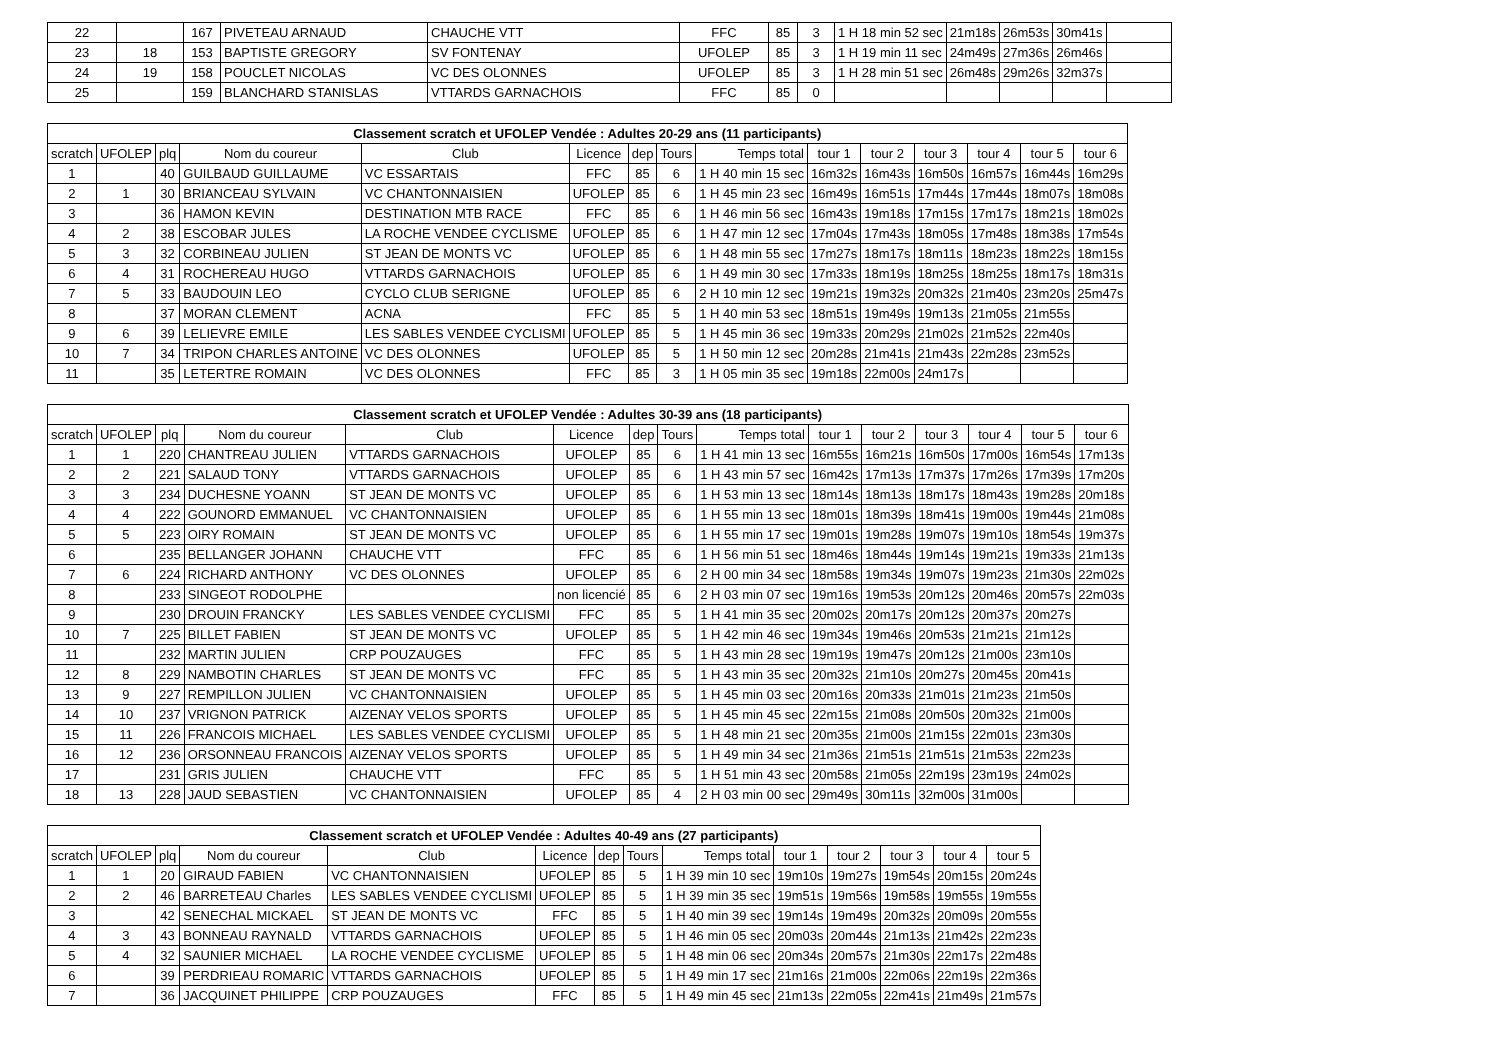| 22 | | 167 | PIVETEAU ARNAUD | CHAUCHE VTT | FFC | 85 | 3 | 1 H 18 min 52 sec | 21m18s | 26m53s | 30m41s | |
| 23 | 18 | 153 | BAPTISTE GREGORY | SV FONTENAY | UFOLEP | 85 | 3 | 1 H 19 min 11 sec | 24m49s | 27m36s | 26m46s | |
| 24 | 19 | 158 | POUCLET NICOLAS | VC DES OLONNES | UFOLEP | 85 | 3 | 1 H 28 min 51 sec | 26m48s | 29m26s | 32m37s | |
| 25 | | 159 | BLANCHARD STANISLAS | VTTARDS GARNACHOIS | FFC | 85 | 0 | | | | | |
| Classement scratch et UFOLEP Vendée : Adultes 20-29 ans (11 participants) | | | | | | | | | | | | | | |
| --- | --- | --- | --- | --- | --- | --- | --- | --- | --- | --- | --- | --- | --- | --- |
| scratch | UFOLEP | plq | Nom du coureur | Club | Licence | dep | Tours | Temps total | tour 1 | tour 2 | tour 3 | tour 4 | tour 5 | tour 6 |
| 1 | | 40 | GUILBAUD GUILLAUME | VC ESSARTAIS | FFC | 85 | 6 | 1 H 40 min 15 sec | 16m32s | 16m43s | 16m50s | 16m57s | 16m44s | 16m29s |
| 2 | 1 | 30 | BRIANCEAU SYLVAIN | VC CHANTONNAISIEN | UFOLEP | 85 | 6 | 1 H 45 min 23 sec | 16m49s | 16m51s | 17m44s | 17m44s | 18m07s | 18m08s |
| 3 | | 36 | HAMON KEVIN | DESTINATION MTB RACE | FFC | 85 | 6 | 1 H 46 min 56 sec | 16m43s | 19m18s | 17m15s | 17m17s | 18m21s | 18m02s |
| 4 | 2 | 38 | ESCOBAR JULES | LA ROCHE VENDEE CYCLISME | UFOLEP | 85 | 6 | 1 H 47 min 12 sec | 17m04s | 17m43s | 18m05s | 17m48s | 18m38s | 17m54s |
| 5 | 3 | 32 | CORBINEAU JULIEN | ST JEAN DE MONTS VC | UFOLEP | 85 | 6 | 1 H 48 min 55 sec | 17m27s | 18m17s | 18m11s | 18m23s | 18m22s | 18m15s |
| 6 | 4 | 31 | ROCHEREAU HUGO | VTTARDS GARNACHOIS | UFOLEP | 85 | 6 | 1 H 49 min 30 sec | 17m33s | 18m19s | 18m25s | 18m25s | 18m17s | 18m31s |
| 7 | 5 | 33 | BAUDOUIN LEO | CYCLO CLUB SERIGNE | UFOLEP | 85 | 6 | 2 H 10 min 12 sec | 19m21s | 19m32s | 20m32s | 21m40s | 23m20s | 25m47s |
| 8 | | 37 | MORAN CLEMENT | ACNA | FFC | 85 | 5 | 1 H 40 min 53 sec | 18m51s | 19m49s | 19m13s | 21m05s | 21m55s | |
| 9 | 6 | 39 | LELIEVRE EMILE | LES SABLES VENDEE CYCLISMI | UFOLEP | 85 | 5 | 1 H 45 min 36 sec | 19m33s | 20m29s | 21m02s | 21m52s | 22m40s | |
| 10 | 7 | 34 | TRIPON CHARLES ANTOINE | VC DES OLONNES | UFOLEP | 85 | 5 | 1 H 50 min 12 sec | 20m28s | 21m41s | 21m43s | 22m28s | 23m52s | |
| 11 | | 35 | LETERTRE ROMAIN | VC DES OLONNES | FFC | 85 | 3 | 1 H 05 min 35 sec | 19m18s | 22m00s | 24m17s | | | |
| Classement scratch et UFOLEP Vendée : Adultes 30-39 ans (18 participants) | | | | | | | | | | | | | | |
| --- | --- | --- | --- | --- | --- | --- | --- | --- | --- | --- | --- | --- | --- | --- |
| scratch | UFOLEP | plq | Nom du coureur | Club | Licence | dep | Tours | Temps total | tour 1 | tour 2 | tour 3 | tour 4 | tour 5 | tour 6 |
| 1 | 1 | 220 | CHANTREAU JULIEN | VTTARDS GARNACHOIS | UFOLEP | 85 | 6 | 1 H 41 min 13 sec | 16m55s | 16m21s | 16m50s | 17m00s | 16m54s | 17m13s |
| 2 | 2 | 221 | SALAUD TONY | VTTARDS GARNACHOIS | UFOLEP | 85 | 6 | 1 H 43 min 57 sec | 16m42s | 17m13s | 17m37s | 17m26s | 17m39s | 17m20s |
| 3 | 3 | 234 | DUCHESNE YOANN | ST JEAN DE MONTS VC | UFOLEP | 85 | 6 | 1 H 53 min 13 sec | 18m14s | 18m13s | 18m17s | 18m43s | 19m28s | 20m18s |
| 4 | 4 | 222 | GOUNORD EMMANUEL | VC CHANTONNAISIEN | UFOLEP | 85 | 6 | 1 H 55 min 13 sec | 18m01s | 18m39s | 18m41s | 19m00s | 19m44s | 21m08s |
| 5 | 5 | 223 | OIRY ROMAIN | ST JEAN DE MONTS VC | UFOLEP | 85 | 6 | 1 H 55 min 17 sec | 19m01s | 19m28s | 19m07s | 19m10s | 18m54s | 19m37s |
| 6 | | 235 | BELLANGER JOHANN | CHAUCHE VTT | FFC | 85 | 6 | 1 H 56 min 51 sec | 18m46s | 18m44s | 19m14s | 19m21s | 19m33s | 21m13s |
| 7 | 6 | 224 | RICHARD ANTHONY | VC DES OLONNES | UFOLEP | 85 | 6 | 2 H 00 min 34 sec | 18m58s | 19m34s | 19m07s | 19m23s | 21m30s | 22m02s |
| 8 | | 233 | SINGEOT RODOLPHE | | non licencié | 85 | 6 | 2 H 03 min 07 sec | 19m16s | 19m53s | 20m12s | 20m46s | 20m57s | 22m03s |
| 9 | | 230 | DROUIN FRANCKY | LES SABLES VENDEE CYCLISMI | FFC | 85 | 5 | 1 H 41 min 35 sec | 20m02s | 20m17s | 20m12s | 20m37s | 20m27s | |
| 10 | 7 | 225 | BILLET FABIEN | ST JEAN DE MONTS VC | UFOLEP | 85 | 5 | 1 H 42 min 46 sec | 19m34s | 19m46s | 20m53s | 21m21s | 21m12s | |
| 11 | | 232 | MARTIN JULIEN | CRP POUZAUGES | FFC | 85 | 5 | 1 H 43 min 28 sec | 19m19s | 19m47s | 20m12s | 21m00s | 23m10s | |
| 12 | 8 | 229 | NAMBOTIN CHARLES | ST JEAN DE MONTS VC | FFC | 85 | 5 | 1 H 43 min 35 sec | 20m32s | 21m10s | 20m27s | 20m45s | 20m41s | |
| 13 | 9 | 227 | REMPILLON JULIEN | VC CHANTONNAISIEN | UFOLEP | 85 | 5 | 1 H 45 min 03 sec | 20m16s | 20m33s | 21m01s | 21m23s | 21m50s | |
| 14 | 10 | 237 | VRIGNON PATRICK | AIZENAY VELOS SPORTS | UFOLEP | 85 | 5 | 1 H 45 min 45 sec | 22m15s | 21m08s | 20m50s | 20m32s | 21m00s | |
| 15 | 11 | 226 | FRANCOIS MICHAEL | LES SABLES VENDEE CYCLISMI | UFOLEP | 85 | 5 | 1 H 48 min 21 sec | 20m35s | 21m00s | 21m15s | 22m01s | 23m30s | |
| 16 | 12 | 236 | ORSONNEAU FRANCOIS | AIZENAY VELOS SPORTS | UFOLEP | 85 | 5 | 1 H 49 min 34 sec | 21m36s | 21m51s | 21m51s | 21m53s | 22m23s | |
| 17 | | 231 | GRIS JULIEN | CHAUCHE VTT | FFC | 85 | 5 | 1 H 51 min 43 sec | 20m58s | 21m05s | 22m19s | 23m19s | 24m02s | |
| 18 | 13 | 228 | JAUD SEBASTIEN | VC CHANTONNAISIEN | UFOLEP | 85 | 4 | 2 H 03 min 00 sec | 29m49s | 30m11s | 32m00s | 31m00s | | |
| Classement scratch et UFOLEP Vendée : Adultes 40-49 ans (27 participants) | | | | | | | | | | | | | |
| --- | --- | --- | --- | --- | --- | --- | --- | --- | --- | --- | --- | --- | --- |
| scratch | UFOLEP | plq | Nom du coureur | Club | Licence | dep | Tours | Temps total | tour 1 | tour 2 | tour 3 | tour 4 | tour 5 |
| 1 | 1 | 20 | GIRAUD FABIEN | VC CHANTONNAISIEN | UFOLEP | 85 | 5 | 1 H 39 min 10 sec | 19m10s | 19m27s | 19m54s | 20m15s | 20m24s |
| 2 | 2 | 46 | BARRETEAU Charles | LES SABLES VENDEE CYCLISMI | UFOLEP | 85 | 5 | 1 H 39 min 35 sec | 19m51s | 19m56s | 19m58s | 19m55s | 19m55s |
| 3 | | 42 | SENECHAL MICKAEL | ST JEAN DE MONTS VC | FFC | 85 | 5 | 1 H 40 min 39 sec | 19m14s | 19m49s | 20m32s | 20m09s | 20m55s |
| 4 | 3 | 43 | BONNEAU RAYNALD | VTTARDS GARNACHOIS | UFOLEP | 85 | 5 | 1 H 46 min 05 sec | 20m03s | 20m44s | 21m13s | 21m42s | 22m23s |
| 5 | 4 | 32 | SAUNIER MICHAEL | LA ROCHE VENDEE CYCLISME | UFOLEP | 85 | 5 | 1 H 48 min 06 sec | 20m34s | 20m57s | 21m30s | 22m17s | 22m48s |
| 6 | | 39 | PERDRIEAU ROMARIC | VTTARDS GARNACHOIS | UFOLEP | 85 | 5 | 1 H 49 min 17 sec | 21m16s | 21m00s | 22m06s | 22m19s | 22m36s |
| 7 | | 36 | JACQUINET PHILIPPE | CRP POUZAUGES | FFC | 85 | 5 | 1 H 49 min 45 sec | 21m13s | 22m05s | 22m41s | 21m49s | 21m57s |